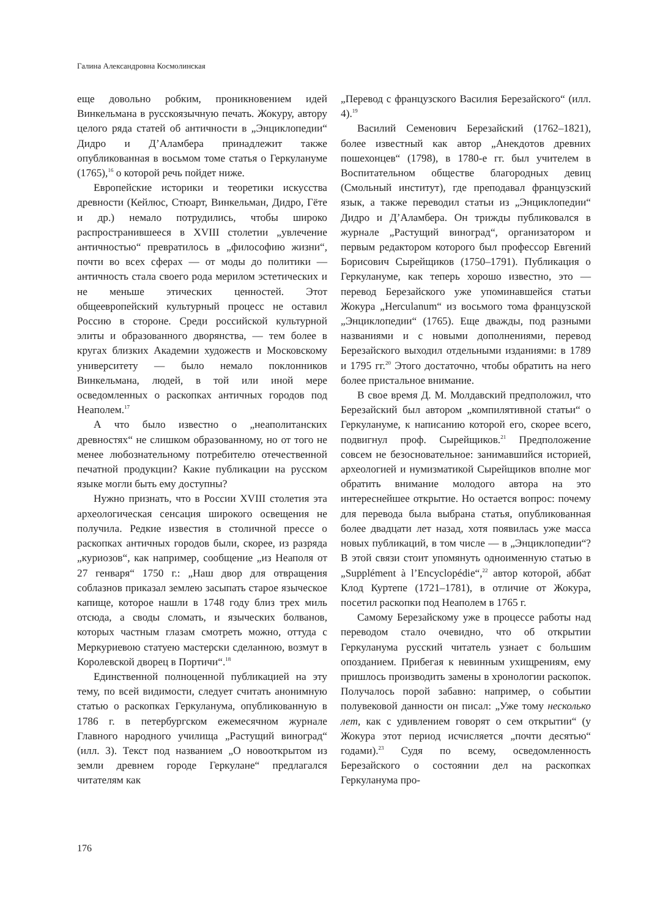Галина Александровна Космолинская
еще довольно робким, проникновением идей Винкельмана в русскоязычную печать. Жокуру, автору целого ряда статей об античности в „Энциклопедии“ Дидро и Д’Аламбера принадлежит также опубликованная в восьмом томе статья о Геркулануме (1765),<sup>16</sup> о которой речь пойдет ниже.
Европейские историки и теоретики искусства древности (Кейлюс, Стюарт, Винкельман, Дидро, Гёте и др.) немало потрудились, чтобы широко распространившееся в XVIII столетии „увлечение античностью“ превратилось в „философию жизни“, почти во всех сферах — от моды до политики — античность стала своего рода мерилом эстетических и не меньше этических ценностей. Этот общеевропейский культурный процесс не оставил Россию в стороне. Среди российской культурной элиты и образованного дворянства, — тем более в кругах близких Академии художеств и Московскому университету — было немало поклонников Винкельмана, людей, в той или иной мере осведомленных о раскопках античных городов под Неаполем.<sup>17</sup>
А что было известно о „неаполитанских древностях“ не слишком образованному, но от того не менее любознательному потребителю отечественной печатной продукции? Какие публикации на русском языке могли быть ему доступны?
Нужно признать, что в России XVIII столетия эта археологическая сенсация широкого освещения не получила. Редкие известия в столичной прессе о раскопках античных городов были, скорее, из разряда „куриозов“, как например, сообщение „из Неаполя от 27 генваря“ 1750 г.: „Наш двор для отвращения соблазнов приказал землею засыпать старое языческое капище, которое нашли в 1748 году близ трех миль отсюда, а своды сломать, и языческих болванов, которых частным глазам смотреть можно, оттуда с Меркуриевою статуею мастерски сделанною, возмут в Королевской дворец в Портичи“.<sup>18</sup>
Единственной полноценной публикацией на эту тему, по всей видимости, следует считать анонимную статью о раскопках Геркуланума, опубликованную в 1786 г. в петербургском ежемесячном журнале Главного народного училища „Растущий виноград“ (илл. 3). Текст под названием „О новооткрытом из земли древнем городе Геркулане“ предлагался читателям как
„Перевод с французского Василия Березайского“ (илл. 4).<sup>19</sup>
Василий Семенович Березайский (1762–1821), более известный как автор „Анекдотов древних пошехонцев“ (1798), в 1780-е гг. был учителем в Воспитательном обществе благородных девиц (Смольный институт), где преподавал французский язык, а также переводил статьи из „Энциклопедии“ Дидро и Д’Аламбера. Он трижды публиковался в журнале „Растущий виноград“, организатором и первым редактором которого был профессор Евгений Борисович Сырейщиков (1750–1791). Публикация о Геркулануме, как теперь хорошо известно, это — перевод Березайского уже упоминавшейся статьи Жокура „Herculanum“ из восьмого тома французской „Энциклопедии“ (1765). Еще дважды, под разными названиями и с новыми дополнениями, перевод Березайского выходил отдельными изданиями: в 1789 и 1795 гг.<sup>20</sup> Этого достаточно, чтобы обратить на него более пристальное внимание.
В свое время Д. М. Молдавский предположил, что Березайский был автором „компилятивной статьи“ о Геркулануме, к написанию которой его, скорее всего, подвигнул проф. Сырейщиков.<sup>21</sup> Предположение совсем не безосновательное: занимавшийся историей, археологией и нумизматикой Сырейщиков вполне мог обратить внимание молодого автора на это интереснейшее открытие. Но остается вопрос: почему для перевода была выбрана статья, опубликованная более двадцати лет назад, хотя появилась уже масса новых публикаций, в том числе — в „Энциклопедии“? В этой связи стоит упомянуть одноименную статью в „Supplément à l’Encyclopédie“,<sup>22</sup> автор которой, аббат Клод Куртепе (1721–1781), в отличие от Жокура, посетил раскопки под Неаполем в 1765 г.
Самому Березайскому уже в процессе работы над переводом стало очевидно, что об открытии Геркуланума русский читатель узнает с большим опозданием. Прибегая к невинным ухищрениям, ему пришлось производить замены в хронологии раскопок. Получалось порой забавно: например, о событии полувековой данности он писал: „Уже тому несколько лет, как с удивлением говорят о сем открытии“ (у Жокура этот период исчисляется „почти десятью“ годами).<sup>23</sup> Судя по всему, осведомленность Березайского о состоянии дел на раскопках Геркуланума про-
176